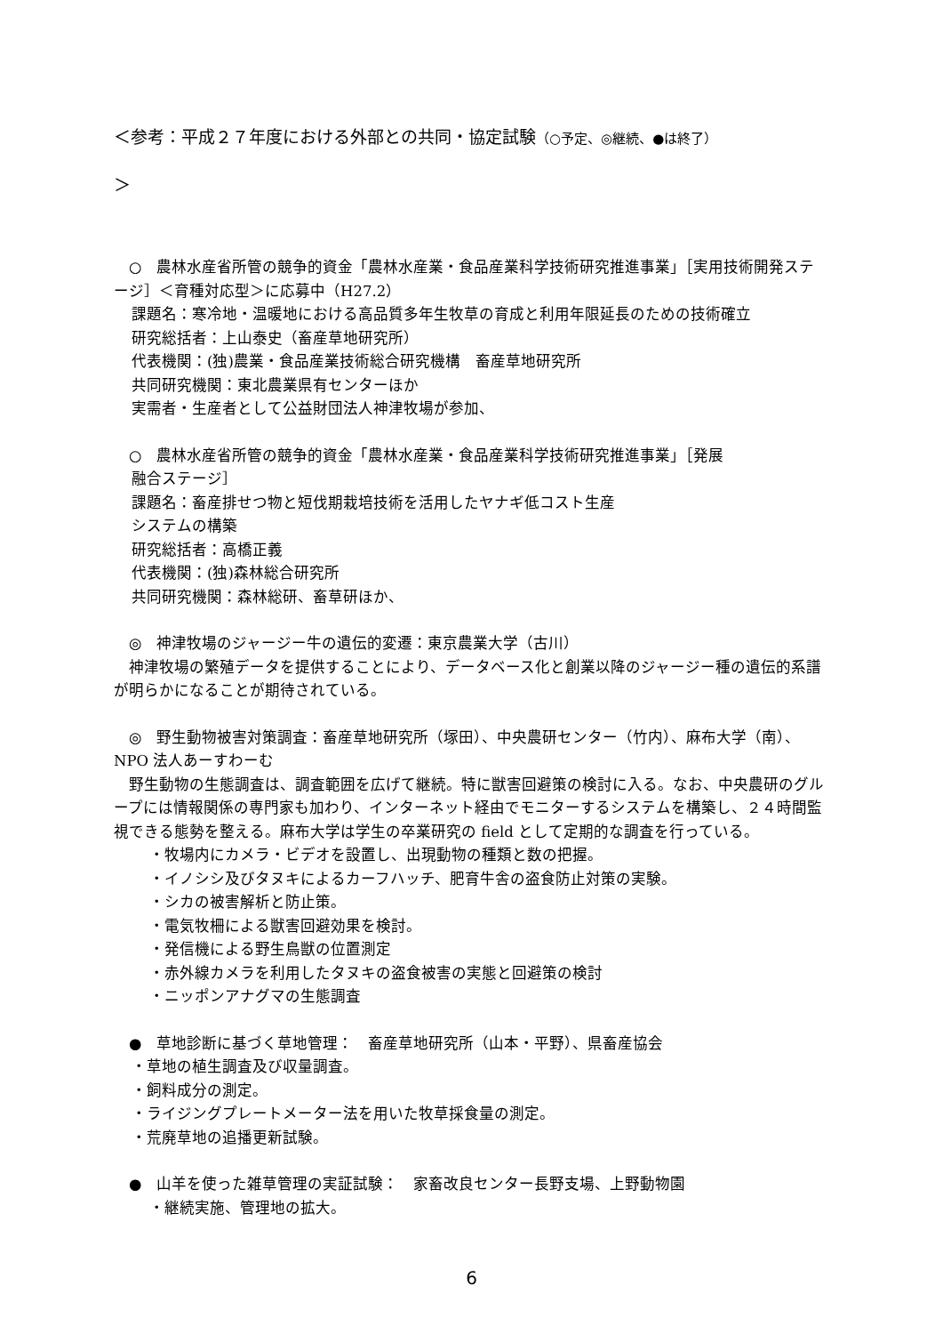＜参考：平成２７年度における外部との共同・協定試験（○予定、◎継続、●は終了）
＞
　○　農林水産省所管の競争的資金「農林水産業・食品産業科学技術研究推進事業」［実用技術開発ステージ］＜育種対応型＞に応募中（H27.2）
課題名：寒冷地・温暖地における高品質多年生牧草の育成と利用年限延長のための技術確立
研究総括者：上山泰史（畜産草地研究所）
代表機関：(独)農業・食品産業技術総合研究機構　畜産草地研究所
共同研究機関：東北農業県有センターほか
実需者・生産者として公益財団法人神津牧場が参加、
　○　農林水産省所管の競争的資金「農林水産業・食品産業科学技術研究推進事業」［発展
融合ステージ］
課題名：畜産排せつ物と短伐期栽培技術を活用したヤナギ低コスト生産
システムの構築
研究総括者：高橋正義
代表機関：(独)森林総合研究所
共同研究機関：森林総研、畜草研ほか、
　◎　神津牧場のジャージー牛の遺伝的変遷：東京農業大学（古川）
　神津牧場の繁殖データを提供することにより、データベース化と創業以降のジャージー種の遺伝的系譜が明らかになることが期待されている。
　◎　野生動物被害対策調査：畜産草地研究所（塚田）、中央農研センター（竹内）、麻布大学（南）、NPO 法人あーすわーむ
　野生動物の生態調査は、調査範囲を広げて継続。特に獣害回避策の検討に入る。なお、中央農研のグループには情報関係の専門家も加わり、インターネット経由でモニターするシステムを構築し、２４時間監視できる態勢を整える。麻布大学は学生の卒業研究の field として定期的な調査を行っている。
・牧場内にカメラ・ビデオを設置し、出現動物の種類と数の把握。
・イノシシ及びタヌキによるカーフハッチ、肥育牛舎の盗食防止対策の実験。
・シカの被害解析と防止策。
・電気牧柵による獣害回避効果を検討。
・発信機による野生鳥獣の位置測定
・赤外線カメラを利用したタヌキの盗食被害の実態と回避策の検討
・ニッポンアナグマの生態調査
　●　草地診断に基づく草地管理：　畜産草地研究所（山本・平野）、県畜産協会
・草地の植生調査及び収量調査。
・飼料成分の測定。
・ライジングプレートメーター法を用いた牧草採食量の測定。
・荒廃草地の追播更新試験。
　●　山羊を使った雑草管理の実証試験：　家畜改良センター長野支場、上野動物園
・継続実施、管理地の拡大。
6